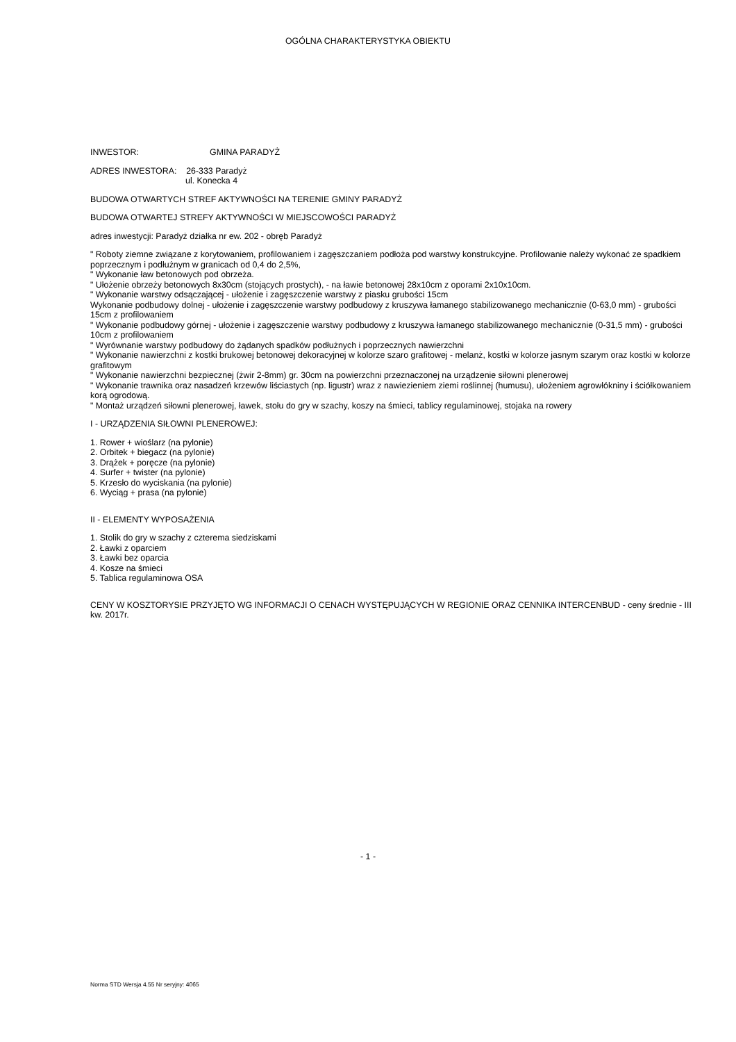OGÓLNA CHARAKTERYSTYKA OBIEKTU
INWESTOR: GMINA PARADYŻ
ADRES INWESTORA: 26-333 Paradyż
ul. Konecka 4
BUDOWA OTWARTYCH STREF AKTYWNOŚCI NA TERENIE GMINY PARADYŻ
BUDOWA OTWARTEJ STREFY AKTYWNOŚCI W MIEJSCOWOŚCI PARADYŻ
adres inwestycji: Paradyż działka nr ew. 202 - obręb Paradyż
" Roboty ziemne związane z korytowaniem, profilowaniem i zagęszczaniem podłoża pod warstwy konstrukcyjne. Profilowanie należy wykonać ze spadkiem poprzecznym i podłużnym w granicach od 0,4 do 2,5%,
" Wykonanie ław betonowych pod obrzeża.
" Ułożenie obrzeży betonowych 8x30cm (stojących prostych), - na ławie betonowej 28x10cm z oporami 2x10x10cm.
" Wykonanie warstwy odsączającej - ułożenie i zagęszczenie warstwy z piasku grubości 15cm
Wykonanie podbudowy dolnej - ułożenie i zagęszczenie warstwy podbudowy z kruszywa łamanego stabilizowanego mechanicznie (0-63,0 mm) - grubości 15cm z profilowaniem
" Wykonanie podbudowy górnej - ułożenie i zagęszczenie warstwy podbudowy z kruszywa łamanego stabilizowanego mechanicznie (0-31,5 mm) - grubości 10cm z profilowaniem
" Wyrównanie warstwy podbudowy do żądanych spadków podłużnych i poprzecznych nawierzchni
" Wykonanie nawierzchni z kostki brukowej betonowej dekoracyjnej w kolorze szaro grafitowej - melanż, kostki w kolorze jasnym szarym oraz kostki w kolorze grafitowym
" Wykonanie nawierzchni bezpiecznej (żwir 2-8mm) gr. 30cm na powierzchni przeznaczonej na urządzenie siłowni plenerowej
" Wykonanie trawnika oraz nasadzeń krzewów liściastych (np. ligustr) wraz z nawiezieniem ziemi roślinnej (humusu), ułożeniem agrowłókniny i ściółkowaniem korą ogrodową.
" Montaż urządzeń siłowni plenerowej, ławek, stołu do gry w szachy, koszy na śmieci, tablicy regulaminowej, stojaka na rowery
I - URZĄDZENIA SIŁOWNI PLENEROWEJ:
1. Rower + wioślarz (na pylonie)
2. Orbitek + biegacz (na pylonie)
3. Drążek + poręcze (na pylonie)
4. Surfer + twister (na pylonie)
5. Krzesło do wyciskania (na pylonie)
6. Wyciąg + prasa (na pylonie)
II - ELEMENTY WYPOSAŻENIA
1. Stolik do gry w szachy z czterema siedziskami
2. Ławki z oparciem
3. Ławki bez oparcia
4. Kosze na śmieci
5. Tablica regulaminowa OSA
CENY W KOSZTORYSIE PRZYJĘTO WG INFORMACJI O CENACH WYSTĘPUJĄCYCH W REGIONIE ORAZ CENNIKA INTERCENBUD - ceny średnie - III kw. 2017r.
- 1 -
Norma STD Wersja 4.55 Nr seryjny: 4065